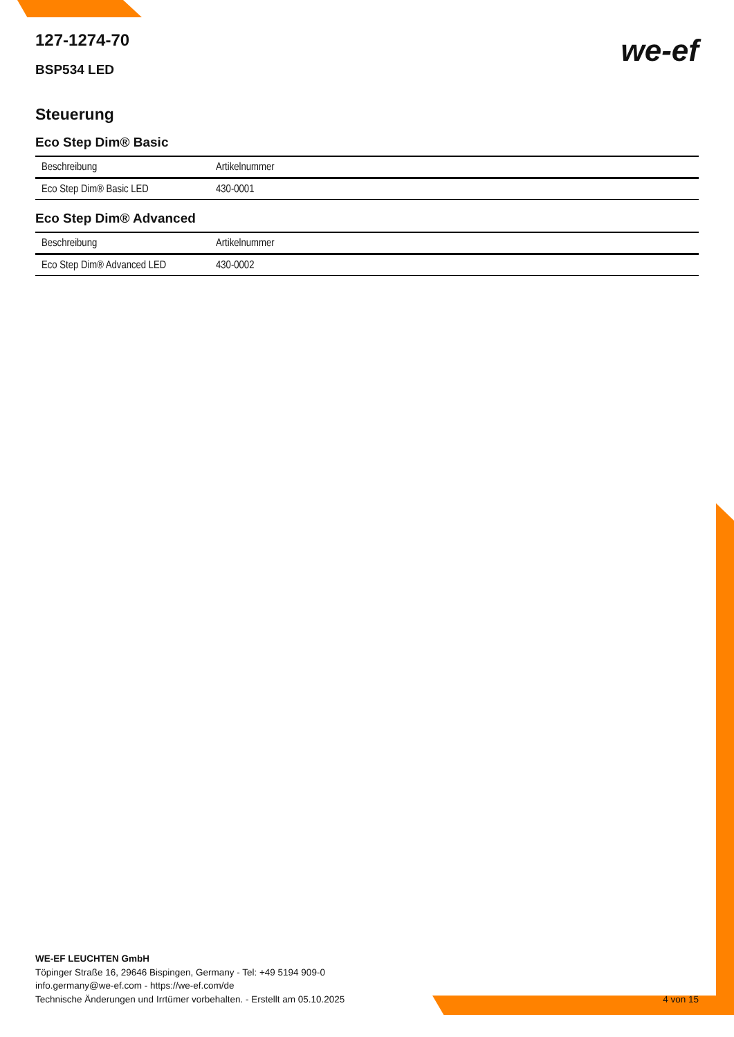127-1274-70
BSP534 LED
we-ef
Steuerung
Eco Step Dim® Basic
| Beschreibung | Artikelnummer |
| --- | --- |
| Eco Step Dim® Basic LED | 430-0001 |
Eco Step Dim® Advanced
| Beschreibung | Artikelnummer |
| --- | --- |
| Eco Step Dim® Advanced LED | 430-0002 |
WE-EF LEUCHTEN GmbH
Töpinger Straße 16, 29646 Bispingen, Germany - Tel: +49 5194 909-0
info.germany@we-ef.com - https://we-ef.com/de
Technische Änderungen und Irrtümer vorbehalten. - Erstellt am 05.10.2025
4 von 15